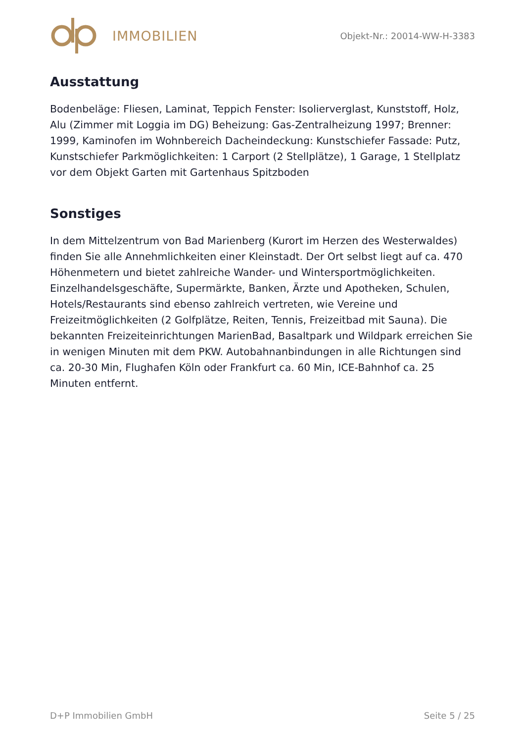IMMOBILIEN
Objekt-Nr.: 20014-WW-H-3383
Ausstattung
Bodenbeläge: Fliesen, Laminat, Teppich Fenster: Isolierverglast, Kunststoff, Holz, Alu (Zimmer mit Loggia im DG) Beheizung: Gas-Zentralheizung 1997; Brenner: 1999, Kaminofen im Wohnbereich Dacheindeckung: Kunstschiefer Fassade: Putz, Kunstschiefer Parkmöglichkeiten: 1 Carport (2 Stellplätze), 1 Garage, 1 Stellplatz vor dem Objekt Garten mit Gartenhaus Spitzboden
Sonstiges
In dem Mittelzentrum von Bad Marienberg (Kurort im Herzen des Westerwaldes) finden Sie alle Annehmlichkeiten einer Kleinstadt. Der Ort selbst liegt auf ca. 470 Höhenmetern und bietet zahlreiche Wander- und Wintersportmöglichkeiten. Einzelhandelsgeschäfte, Supermärkte, Banken, Ärzte und Apotheken, Schulen, Hotels/Restaurants sind ebenso zahlreich vertreten, wie Vereine und Freizeitmöglichkeiten (2 Golfplätze, Reiten, Tennis, Freizeitbad mit Sauna). Die bekannten Freizeiteinrichtungen MarienBad, Basaltpark und Wildpark erreichen Sie in wenigen Minuten mit dem PKW. Autobahnanbindungen in alle Richtungen sind ca. 20-30 Min, Flughafen Köln oder Frankfurt ca. 60 Min, ICE-Bahnhof ca. 25 Minuten entfernt.
D+P Immobilien GmbH Seite 5 / 25